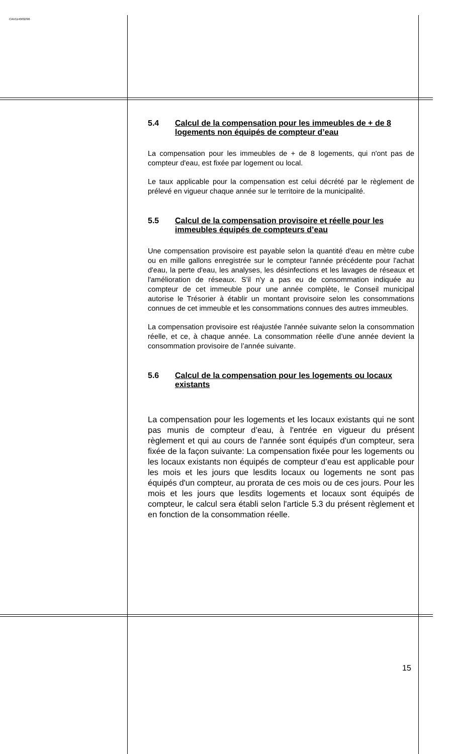CAV1140/02/96
5.4 Calcul de la compensation pour les immeubles de + de 8 logements non équipés de compteur d’eau
La compensation pour les immeubles de + de 8 logements, qui n'ont pas de compteur d'eau, est fixée par logement ou local.
Le taux applicable pour la compensation est celui décrété par le règlement de prélevé en vigueur chaque année sur le territoire de la municipalité.
5.5 Calcul de la compensation provisoire et réelle pour les immeubles équipés de compteurs d’eau
Une compensation provisoire est payable selon la quantité d'eau en mètre cube ou en mille gallons enregistrée sur le compteur l'année précédente pour l'achat d'eau, la perte d'eau, les analyses, les désinfections et les lavages de réseaux et l'amélioration de réseaux. S'il n'y a pas eu de consommation indiquée au compteur de cet immeuble pour une année complète, le Conseil municipal autorise le Trésorier à établir un montant provisoire selon les consommations connues de cet immeuble et les consommations connues des autres immeubles.
La compensation provisoire est réajustée l'année suivante selon la consommation réelle, et ce, à chaque année. La consommation réelle d’une année devient la consommation provisoire de l’année suivante.
5.6 Calcul de la compensation pour les logements ou locaux existants
La compensation pour les logements et les locaux existants qui ne sont pas munis de compteur d’eau, à l'entrée en vigueur du présent règlement et qui au cours de l'année sont équipés d'un compteur, sera fixée de la façon suivante: La compensation fixée pour les logements ou les locaux existants non équipés de compteur d’eau est applicable pour les mois et les jours que lesdits locaux ou logements ne sont pas équipés d'un compteur, au prorata de ces mois ou de ces jours. Pour les mois et les jours que lesdits logements et locaux sont équipés de compteur, le calcul sera établi selon l'article 5.3 du présent règlement et en fonction de la consommation réelle.
15